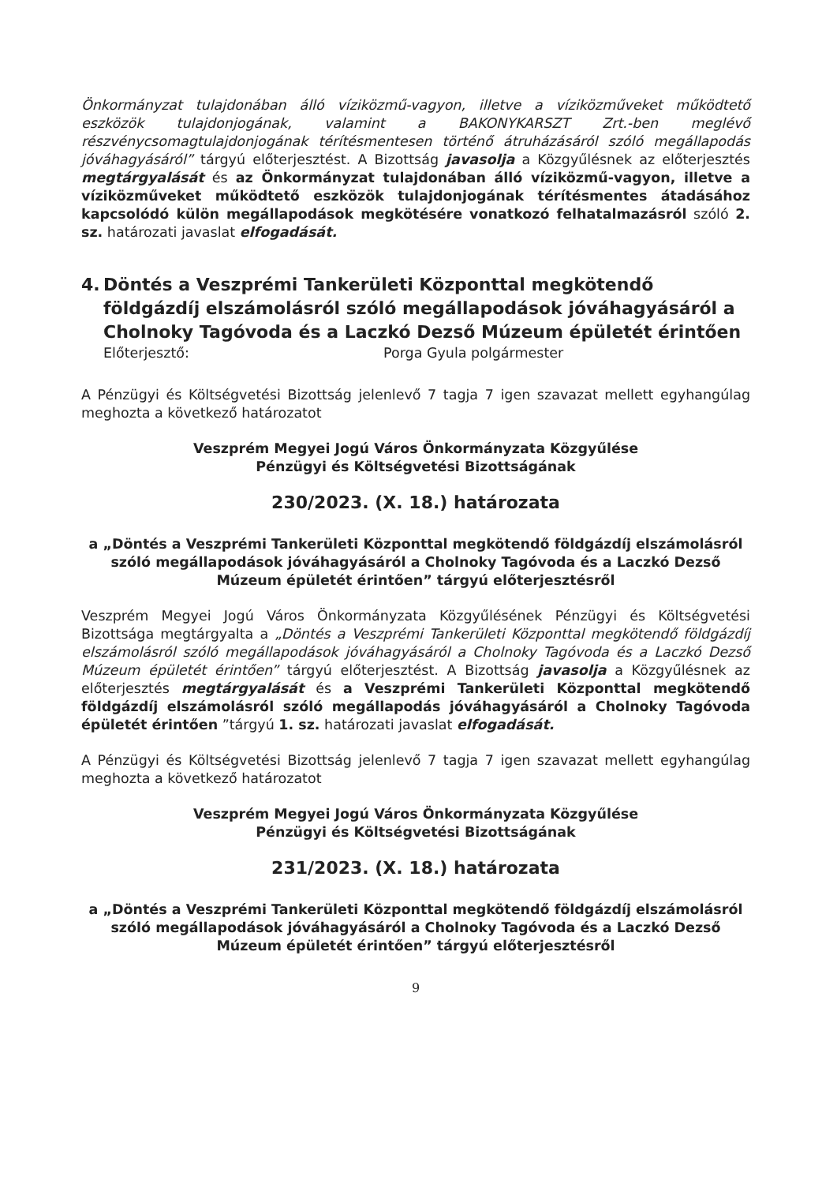Önkormányzat tulajdonában álló víziközmű-vagyon, illetve a víziközműveket működtető eszközök tulajdonjogának, valamint a BAKONYKARSZT Zrt.-ben meglévő részvénycsomagtulajdonjogának térítésmentesen történő átruházásáról szóló megállapodás jóváhagyásáról” tárgyú előterjesztést. A Bizottság javasolja a Közgyűlésnek az előterjesztés megtárgyalását és az Önkormányzat tulajdonában álló víziközmű-vagyon, illetve a víziközműveket működtető eszközök tulajdonjogának térítésmentes átadásához kapcsolódó külön megállapodások megkötésére vonatkozó felhatalmazásról szóló 2. sz. határozati javaslat elfogadását.
4. Döntés a Veszprémi Tankerületi Központtal megkötendő földgázdíj elszámolásról szóló megállapodások jóváhagyásáról a Cholnoky Tagóvoda és a Laczkó Dezső Múzeum épületét érintően
Előterjesztő: Porga Gyula polgármester
A Pénzügyi és Költségvetési Bizottság jelenlevő 7 tagja 7 igen szavazat mellett egyhangúlag meghozta a következő határozatot
Veszprém Megyei Jogú Város Önkormányzata Közgyűlése
Pénzügyi és Költségvetési Bizottságának
230/2023. (X. 18.) határozata
a „Döntés a Veszprémi Tankerületi Központtal megkötendő földgázdíj elszámolásról szóló megállapodások jóváhagyásáról a Cholnoky Tagóvoda és a Laczkó Dezső Múzeum épületét érintően” tárgyú előterjesztésről
Veszprém Megyei Jogú Város Önkormányzata Közgyűlésének Pénzügyi és Költségvetési Bizottsága megtárgyalta a „Döntés a Veszprémi Tankerületi Központtal megkötendő földgázdíj elszámolásról szóló megállapodások jóváhagyásáról a Cholnoky Tagóvoda és a Laczkó Dezső Múzeum épületét érintően” tárgyú előterjesztést. A Bizottság javasolja a Közgyűlésnek az előterjesztés megtárgyalását és a Veszprémi Tankerületi Központtal megkötendő földgázdíj elszámolásról szóló megállapodás jóváhagyásáról a Cholnoky Tagóvoda épületét érintően ”tárgyú 1. sz. határozati javaslat elfogadását.
A Pénzügyi és Költségvetési Bizottság jelenlevő 7 tagja 7 igen szavazat mellett egyhangúlag meghozta a következő határozatot
Veszprém Megyei Jogú Város Önkormányzata Közgyűlése
Pénzügyi és Költségvetési Bizottságának
231/2023. (X. 18.) határozata
a „Döntés a Veszprémi Tankerületi Központtal megkötendő földgázdíj elszámolásról szóló megállapodások jóváhagyásáról a Cholnoky Tagóvoda és a Laczkó Dezső Múzeum épületét érintően” tárgyú előterjesztésről
9